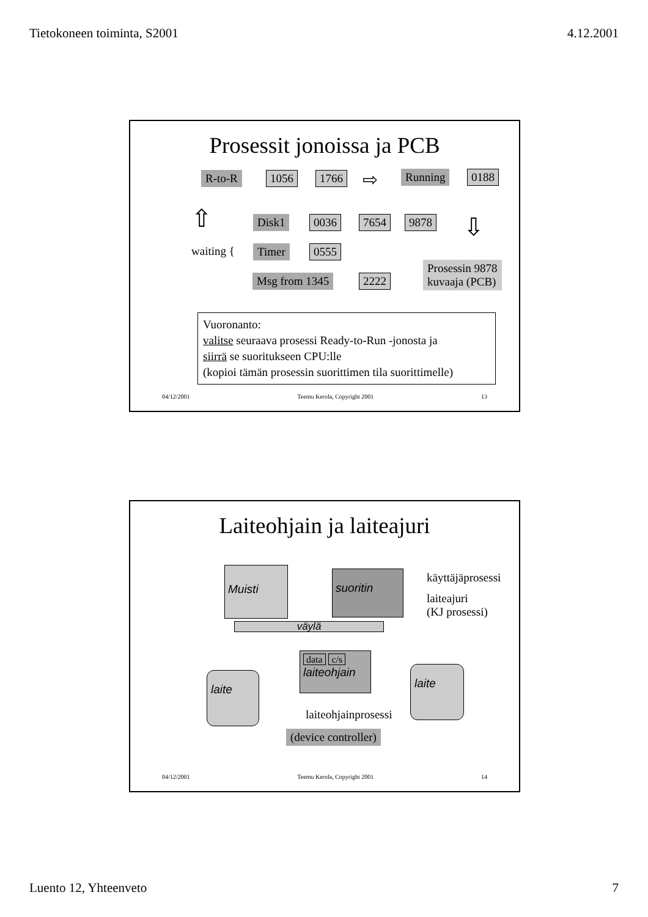Tietokoneen toiminta, S2001 4.12.2001
Prosessit jonoissa ja PCB
R-to-R 1056 1766 ⇨ Running 0188
⇧ ⇩
Disk1 0036 7654 9878
waiting { Timer 0555
Msg from 1345 2222
Prosessin 9878
kuvaaja (PCB)
Vuoronanto:
valitse seuraava prosessi Ready-to-Run -jonosta ja
siirrä se suoritukseen CPU:lle
(kopioi tämän prosessin suorittimen tila suorittimelle)
04/12/2001 Teemu Kerola, Copyright 2001 13
Laiteohjain ja laiteajuri
Muisti suoritin käyttäjäprosessi
laiteajuri
(KJ prosessi)
väylä
data c/s
laiteohjain
laite laite
laiteohjainprosessi
(device controller)
04/12/2001 Teemu Kerola, Copyright 2001 14
Luento 12, Yhteenveto 7